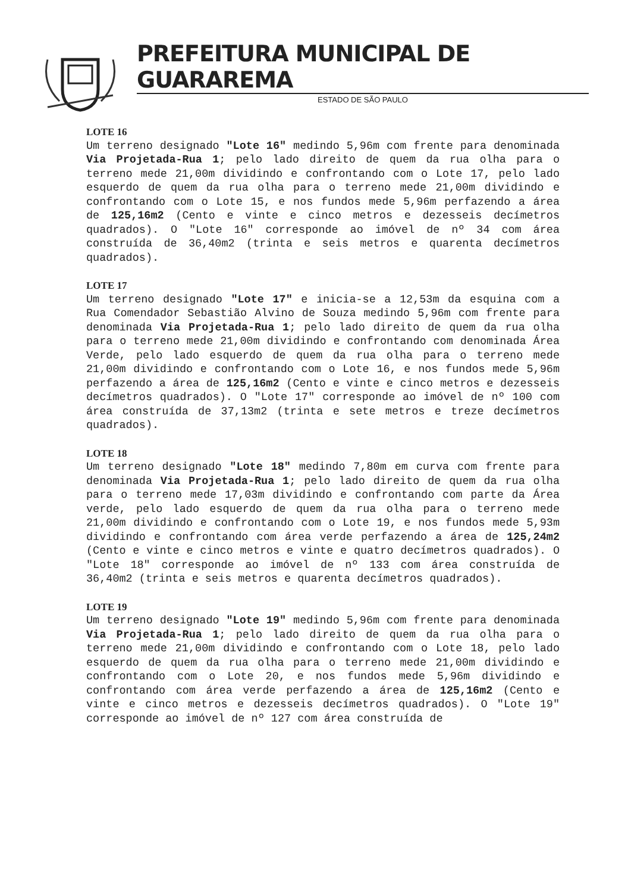PREFEITURA MUNICIPAL DE GUARAREMA
ESTADO DE SÃO PAULO
LOTE 16
Um terreno designado "Lote 16" medindo 5,96m com frente para denominada Via Projetada-Rua 1; pelo lado direito de quem da rua olha para o terreno mede 21,00m dividindo e confrontando com o Lote 17, pelo lado esquerdo de quem da rua olha para o terreno mede 21,00m dividindo e confrontando com o Lote 15, e nos fundos mede 5,96m perfazendo a área de 125,16m2 (Cento e vinte e cinco metros e dezesseis decímetros quadrados). O "Lote 16" corresponde ao imóvel de nº 34 com área construída de 36,40m2 (trinta e seis metros e quarenta decímetros quadrados).
LOTE 17
Um terreno designado "Lote 17" e inicia-se a 12,53m da esquina com a Rua Comendador Sebastião Alvino de Souza medindo 5,96m com frente para denominada Via Projetada-Rua 1; pelo lado direito de quem da rua olha para o terreno mede 21,00m dividindo e confrontando com denominada Área Verde, pelo lado esquerdo de quem da rua olha para o terreno mede 21,00m dividindo e confrontando com o Lote 16, e nos fundos mede 5,96m perfazendo a área de 125,16m2 (Cento e vinte e cinco metros e dezesseis decímetros quadrados). O "Lote 17" corresponde ao imóvel de nº 100 com área construída de 37,13m2 (trinta e sete metros e treze decímetros quadrados).
LOTE 18
Um terreno designado "Lote 18" medindo 7,80m em curva com frente para denominada Via Projetada-Rua 1; pelo lado direito de quem da rua olha para o terreno mede 17,03m dividindo e confrontando com parte da Área verde, pelo lado esquerdo de quem da rua olha para o terreno mede 21,00m dividindo e confrontando com o Lote 19, e nos fundos mede 5,93m dividindo e confrontando com área verde perfazendo a área de 125,24m2 (Cento e vinte e cinco metros e vinte e quatro decímetros quadrados). O "Lote 18" corresponde ao imóvel de nº 133 com área construída de 36,40m2 (trinta e seis metros e quarenta decímetros quadrados).
LOTE 19
Um terreno designado "Lote 19" medindo 5,96m com frente para denominada Via Projetada-Rua 1; pelo lado direito de quem da rua olha para o terreno mede 21,00m dividindo e confrontando com o Lote 18, pelo lado esquerdo de quem da rua olha para o terreno mede 21,00m dividindo e confrontando com o Lote 20, e nos fundos mede 5,96m dividindo e confrontando com área verde perfazendo a área de 125,16m2 (Cento e vinte e cinco metros e dezesseis decímetros quadrados). O "Lote 19" corresponde ao imóvel de nº 127 com área construída de